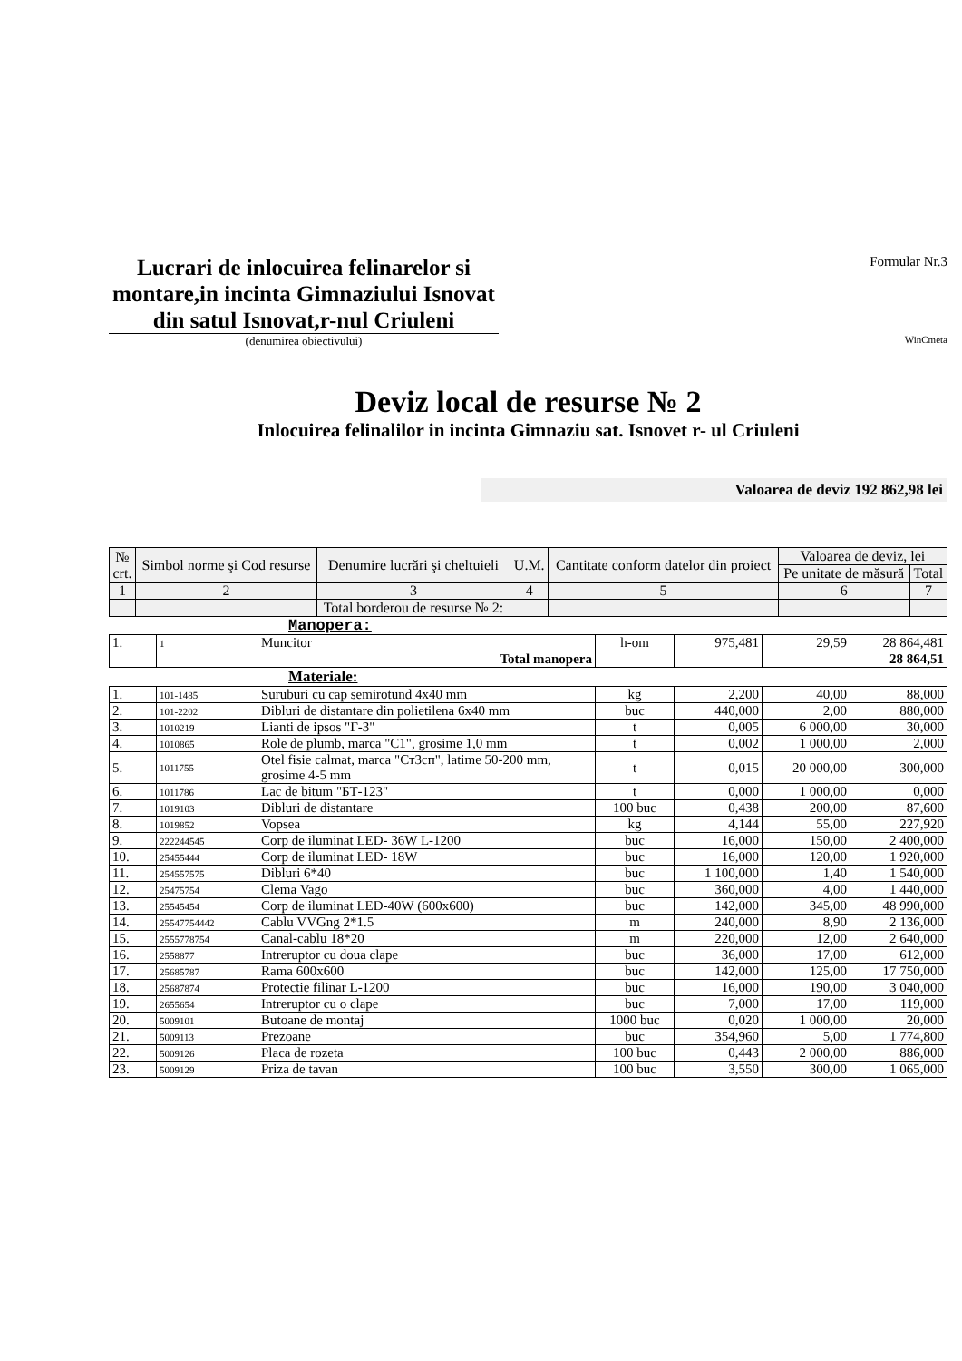Lucrari de inlocuirea felinarelor si montare,in incinta Gimnaziului Isnovat din satul Isnovat,r-nul Criuleni
(denumirea obiectivului)
Formular Nr.3
WinCmeta
Deviz local de resurse № 2
Inlocuirea felinalilor in incinta Gimnaziu sat. Isnovet r- ul Criuleni
Valoarea de deviz 192 862,98 lei
| № crt. | Simbol norme şi Cod resurse | Denumire lucrări şi cheltuieli | U.M. | Cantitate conform datelor din proiect | Valoarea de deviz, lei | |
| --- | --- | --- | --- | --- | --- | --- |
| | | | | | Pe unitate de măsură | Total |
| 1 | 2 | 3 | 4 | 5 | 6 | 7 |
| | | Total borderou de resurse № 2: | | | | |
Manopera:
| 1. | 1 | Muncitor | h-om | 975,481 | 29,59 | 28 864,481 |
| | | Total manopera | | | | 28 864,51 |
Materiale:
| 1. | 101-1485 | Suruburi cu cap semirotund 4x40 mm | kg | 2,200 | 40,00 | 88,000 |
| 2. | 101-2202 | Dibluri de distantare din polietilena 6x40 mm | buc | 440,000 | 2,00 | 880,000 |
| 3. | 1010219 | Lianti de ipsos "Г-3" | t | 0,005 | 6 000,00 | 30,000 |
| 4. | 1010865 | Role de plumb, marca "C1", grosime 1,0 mm | t | 0,002 | 1 000,00 | 2,000 |
| 5. | 1011755 | Otel fisie calmat, marca "Ст3сп", latime 50-200 mm, grosime 4-5 mm | t | 0,015 | 20 000,00 | 300,000 |
| 6. | 1011786 | Lac de bitum "БТ-123" | t | 0,000 | 1 000,00 | 0,000 |
| 7. | 1019103 | Dibluri de distantare | 100 buc | 0,438 | 200,00 | 87,600 |
| 8. | 1019852 | Vopsea | kg | 4,144 | 55,00 | 227,920 |
| 9. | 222244545 | Corp de iluminat LED- 36W L-1200 | buc | 16,000 | 150,00 | 2 400,000 |
| 10. | 25455444 | Corp de iluminat LED- 18W | buc | 16,000 | 120,00 | 1 920,000 |
| 11. | 254557575 | Dibluri 6*40 | buc | 1 100,000 | 1,40 | 1 540,000 |
| 12. | 25475754 | Clema Vago | buc | 360,000 | 4,00 | 1 440,000 |
| 13. | 25545454 | Corp de iluminat LED-40W (600x600) | buc | 142,000 | 345,00 | 48 990,000 |
| 14. | 25547754442 | Cablu VVGng 2*1.5 | m | 240,000 | 8,90 | 2 136,000 |
| 15. | 2555778754 | Canal-cablu 18*20 | m | 220,000 | 12,00 | 2 640,000 |
| 16. | 2558877 | Intreruptor cu doua clape | buc | 36,000 | 17,00 | 612,000 |
| 17. | 25685787 | Rama 600x600 | buc | 142,000 | 125,00 | 17 750,000 |
| 18. | 25687874 | Protectie filinar L-1200 | buc | 16,000 | 190,00 | 3 040,000 |
| 19. | 2655654 | Intreruptor cu o clape | buc | 7,000 | 17,00 | 119,000 |
| 20. | 5009101 | Butoane de montaj | 1000 buc | 0,020 | 1 000,00 | 20,000 |
| 21. | 5009113 | Prezoane | buc | 354,960 | 5,00 | 1 774,800 |
| 22. | 5009126 | Placa de rozeta | 100 buc | 0,443 | 2 000,00 | 886,000 |
| 23. | 5009129 | Priza de tavan | 100 buc | 3,550 | 300,00 | 1 065,000 |